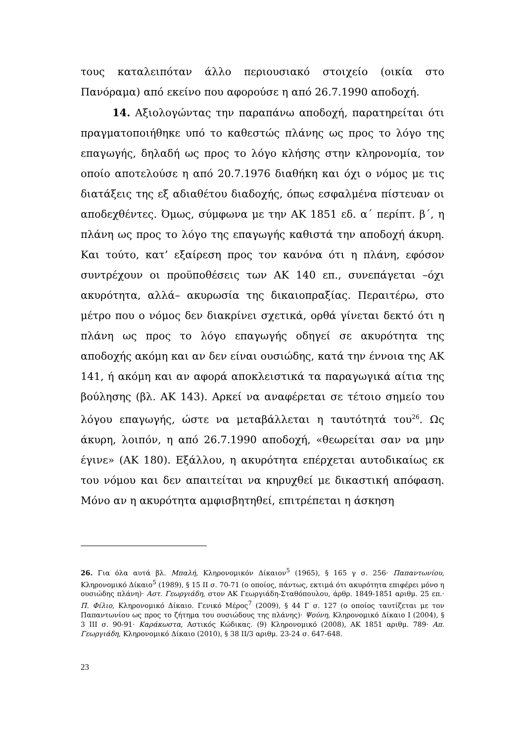τους καταλειπόταν άλλο περιουσιακό στοιχείο (οικία στο Πανόραμα) από εκείνο που αφορούσε η από 26.7.1990 αποδοχή.
14. Αξιολογώντας την παραπάνω αποδοχή, παρατηρείται ότι πραγματοποιήθηκε υπό το καθεστώς πλάνης ως προς το λόγο της επαγωγής, δηλαδή ως προς το λόγο κλήσης στην κληρονομία, τον οποίο αποτελούσε η από 20.7.1976 διαθήκη και όχι ο νόμος με τις διατάξεις της εξ αδιαθέτου διαδοχής, όπως εσφαλμένα πίστευαν οι αποδεχθέντες. Όμως, σύμφωνα με την ΑΚ 1851 εδ. α΄ περίπτ. β΄, η πλάνη ως προς το λόγο της επαγωγής καθιστά την αποδοχή άκυρη. Και τούτο, κατ’ εξαίρεση προς τον κανόνα ότι η πλάνη, εφόσον συντρέχουν οι προϋποθέσεις των ΑΚ 140 επ., συνεπάγεται –όχι ακυρότητα, αλλά– ακυρωσία της δικαιοπραξίας. Περαιτέρω, στο μέτρο που ο νόμος δεν διακρίνει σχετικά, ορθά γίνεται δεκτό ότι η πλάνη ως προς το λόγο επαγωγής οδηγεί σε ακυρότητα της αποδοχής ακόμη και αν δεν είναι ουσιώδης, κατά την έννοια της ΑΚ 141, ή ακόμη και αν αφορά αποκλειστικά τα παραγωγικά αίτια της βούλησης (βλ. ΑΚ 143). Αρκεί να αναφέρεται σε τέτοιο σημείο του λόγου επαγωγής, ώστε να μεταβάλλεται η ταυτότητά του<sup>26</sup>. Ως άκυρη, λοιπόν, η από 26.7.1990 αποδοχή, «θεωρείται σαν να μην έγινε» (ΑΚ 180). Εξάλλου, η ακυρότητα επέρχεται αυτοδικαίως εκ του νόμου και δεν απαιτείται να κηρυχθεί με δικαστική απόφαση. Μόνο αν η ακυρότητα αμφισβητηθεί, επιτρέπεται η άσκηση
26. Για όλα αυτά βλ. Μπαλή, Κληρονομικόν Δίκαιον<sup>5</sup> (1965), § 165 γ σ. 256· Παπαντωνίου, Κληρονομικό Δίκαιο<sup>5</sup> (1989), § 15 ΙΙ σ. 70-71 (ο οποίος, πάντως, εκτιμά ότι ακυρότητα επιφέρει μόνο η ουσιώδης πλάνη)· Αστ. Γεωργιάδη, στον ΑΚ Γεωργιάδη-Σταθόπουλου, άρθρ. 1849-1851 αριθμ. 25 επ.· Π. Φίλιο, Κληρονομικό Δίκαιο. Γενικό Μέρος<sup>7</sup> (2009), § 44 Γ σ. 127 (ο οποίος ταυτίζεται με τον Παπαντωνίου ως προς το ζήτημα του ουσιώδους της πλάνης)· Ψούνη, Κληρονομικό Δίκαιο Ι (2004), § 3 ΙΙΙ σ. 90-91· Καράκωστα, Αστικός Κώδικας. (9) Κληρονομικό (2008), ΑΚ 1851 αριθμ. 789· Απ. Γεωργιάδη, Κληρονομικό Δίκαιο (2010), § 38 ΙΙ/3 αριθμ. 23-24 σ. 647-648.
23